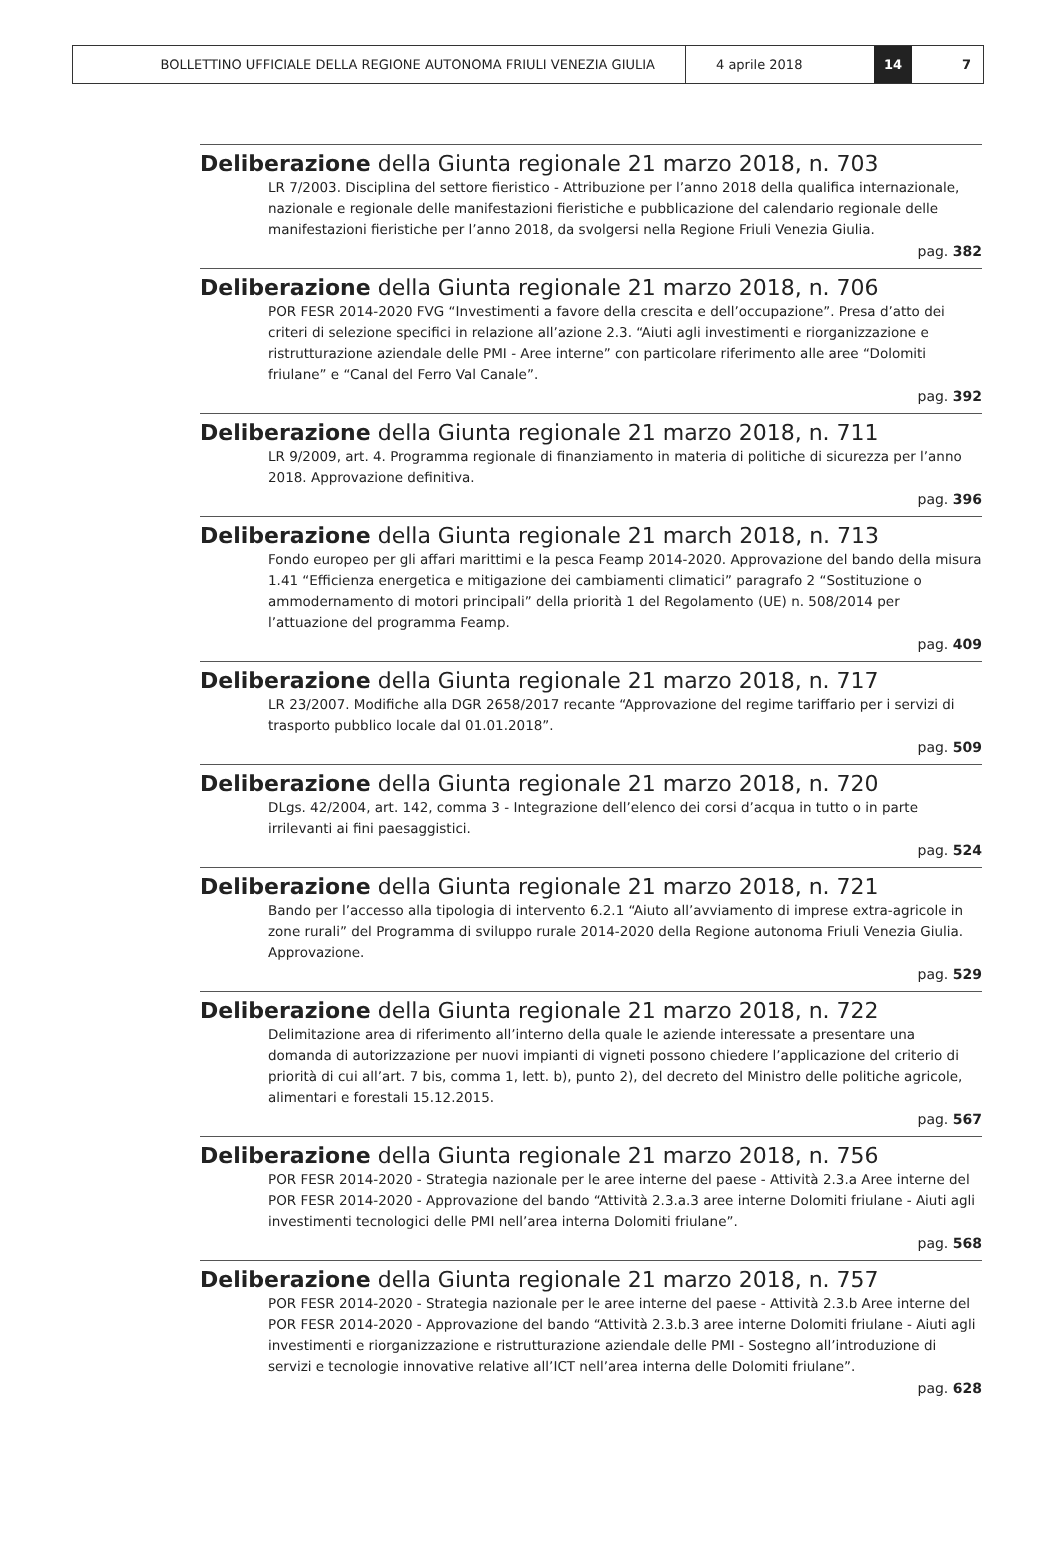BOLLETTINO UFFICIALE DELLA REGIONE AUTONOMA FRIULI VENEZIA GIULIA
4 aprile 2018
14
7
Deliberazione della Giunta regionale 21 marzo 2018, n. 703
LR 7/2003. Disciplina del settore fieristico - Attribuzione per l’anno 2018 della qualifica internazionale, nazionale e regionale delle manifestazioni fieristiche e pubblicazione del calendario regionale delle manifestazioni fieristiche per l’anno 2018, da svolgersi nella Regione Friuli Venezia Giulia.
pag. 382
Deliberazione della Giunta regionale 21 marzo 2018, n. 706
POR FESR 2014-2020 FVG “Investimenti a favore della crescita e dell’occupazione”. Presa d’atto dei criteri di selezione specifici in relazione all’azione 2.3. “Aiuti agli investimenti e riorganizzazione e ristrutturazione aziendale delle PMI - Aree interne” con particolare riferimento alle aree “Dolomiti friulane” e “Canal del Ferro Val Canale”.
pag. 392
Deliberazione della Giunta regionale 21 marzo 2018, n. 711
LR 9/2009, art. 4. Programma regionale di finanziamento in materia di politiche di sicurezza per l’anno 2018. Approvazione definitiva.
pag. 396
Deliberazione della Giunta regionale 21 march 2018, n. 713
Fondo europeo per gli affari marittimi e la pesca Feamp 2014-2020. Approvazione del bando della misura 1.41 “Efficienza energetica e mitigazione dei cambiamenti climatici” paragrafo 2 “Sostituzione o ammodernamento di motori principali” della priorità 1 del Regolamento (UE) n. 508/2014 per l’attuazione del programma Feamp.
pag. 409
Deliberazione della Giunta regionale 21 marzo 2018, n. 717
LR 23/2007. Modifiche alla DGR 2658/2017 recante “Approvazione del regime tariffario per i servizi di trasporto pubblico locale dal 01.01.2018”.
pag. 509
Deliberazione della Giunta regionale 21 marzo 2018, n. 720
DLgs. 42/2004, art. 142, comma 3 - Integrazione dell’elenco dei corsi d’acqua in tutto o in parte irrilevanti ai fini paesaggistici.
pag. 524
Deliberazione della Giunta regionale 21 marzo 2018, n. 721
Bando per l’accesso alla tipologia di intervento 6.2.1 “Aiuto all’avviamento di imprese extra-agricole in zone rurali” del Programma di sviluppo rurale 2014-2020 della Regione autonoma Friuli Venezia Giulia. Approvazione.
pag. 529
Deliberazione della Giunta regionale 21 marzo 2018, n. 722
Delimitazione area di riferimento all’interno della quale le aziende interessate a presentare una domanda di autorizzazione per nuovi impianti di vigneti possono chiedere l’applicazione del criterio di priorità di cui all’art. 7 bis, comma 1, lett. b), punto 2), del decreto del Ministro delle politiche agricole, alimentari e forestali 15.12.2015.
pag. 567
Deliberazione della Giunta regionale 21 marzo 2018, n. 756
POR FESR 2014-2020 - Strategia nazionale per le aree interne del paese - Attività 2.3.a Aree interne del POR FESR 2014-2020 - Approvazione del bando “Attività 2.3.a.3 aree interne Dolomiti friulane - Aiuti agli investimenti tecnologici delle PMI nell’area interna Dolomiti friulane”.
pag. 568
Deliberazione della Giunta regionale 21 marzo 2018, n. 757
POR FESR 2014-2020 - Strategia nazionale per le aree interne del paese - Attività 2.3.b Aree interne del POR FESR 2014-2020 - Approvazione del bando “Attività 2.3.b.3 aree interne Dolomiti friulane - Aiuti agli investimenti e riorganizzazione e ristrutturazione aziendale delle PMI - Sostegno all’introduzione di servizi e tecnologie innovative relative all’ICT nell’area interna delle Dolomiti friulane”.
pag. 628